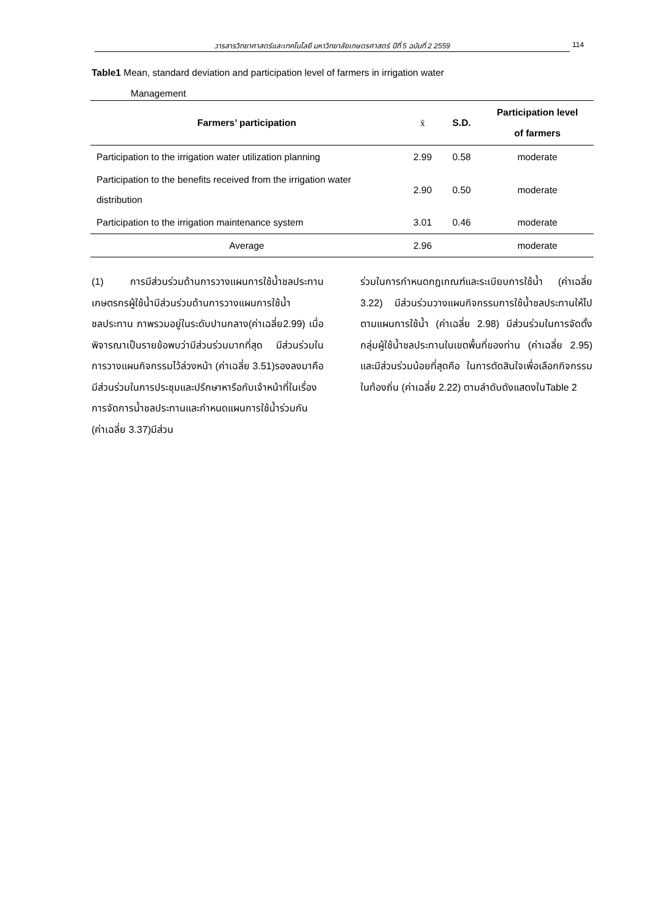วารสารวิทยาศาสตร์และเทคโนโลยี มหาวิทยาลัยเกษตรศาสตร์ ปีที่ 5 ฉบับที่ 2 2559 114
Table1 Mean, standard deviation and participation level of farmers in irrigation water
Management
| Farmers’ participation | x̄ | S.D. | Participation level of farmers |
| --- | --- | --- | --- |
| Participation to the irrigation water utilization planning | 2.99 | 0.58 | moderate |
| Participation to the benefits received from the irrigation water distribution | 2.90 | 0.50 | moderate |
| Participation to the irrigation maintenance system | 3.01 | 0.46 | moderate |
| Average | 2.96 | | moderate |
(1) การมีส่วนร่วมด้านการวางแผนการใช้น้ำชลประทาน เกษตรกรผู้ใช้น้ำมีส่วนร่วมด้านการวางแผนการใช้น้ำชลประทาน ภาพรวมอยู่ในระดับปานกลาง(ค่าเฉลี่ย2.99) เมื่อพิจารณาเป็นรายข้อพบว่ามีส่วนร่วมมากที่สุด มีส่วนร่วมในการวางแผนกิจกรรมไว้ล่วงหน้า (ค่าเฉลี่ย 3.51)รองลงมาคือ มีส่วนร่วมในการประชุมและปรึกษาหารือกับเจ้าหน้าที่ในเรื่องการจัดการน้ำชลประทานและกำหนดแผนการใช้น้ำร่วมกัน (ค่าเฉลี่ย 3.37)มีส่วน
ร่วมในการกำหนดกฎเกณฑ์และระเบียบการใช้น้ำ (ค่าเฉลี่ย 3.22) มีส่วนร่วมวางแผนกิจกรรมการใช้น้ำชลประทานให้ไปตามแผนการใช้น้ำ (ค่าเฉลี่ย 2.98) มีส่วนร่วมในการจัดตั้งกลุ่มผู้ใช้น้ำชลประทานในเขตพื้นที่ของท่าน (ค่าเฉลี่ย 2.95) และมีส่วนร่วมน้อยที่สุดคือ ในการตัดสินใจเพื่อเลือกกิจกรรมในท้องถิ่น (ค่าเฉลี่ย 2.22) ตามลำดับดังแสดงในTable 2